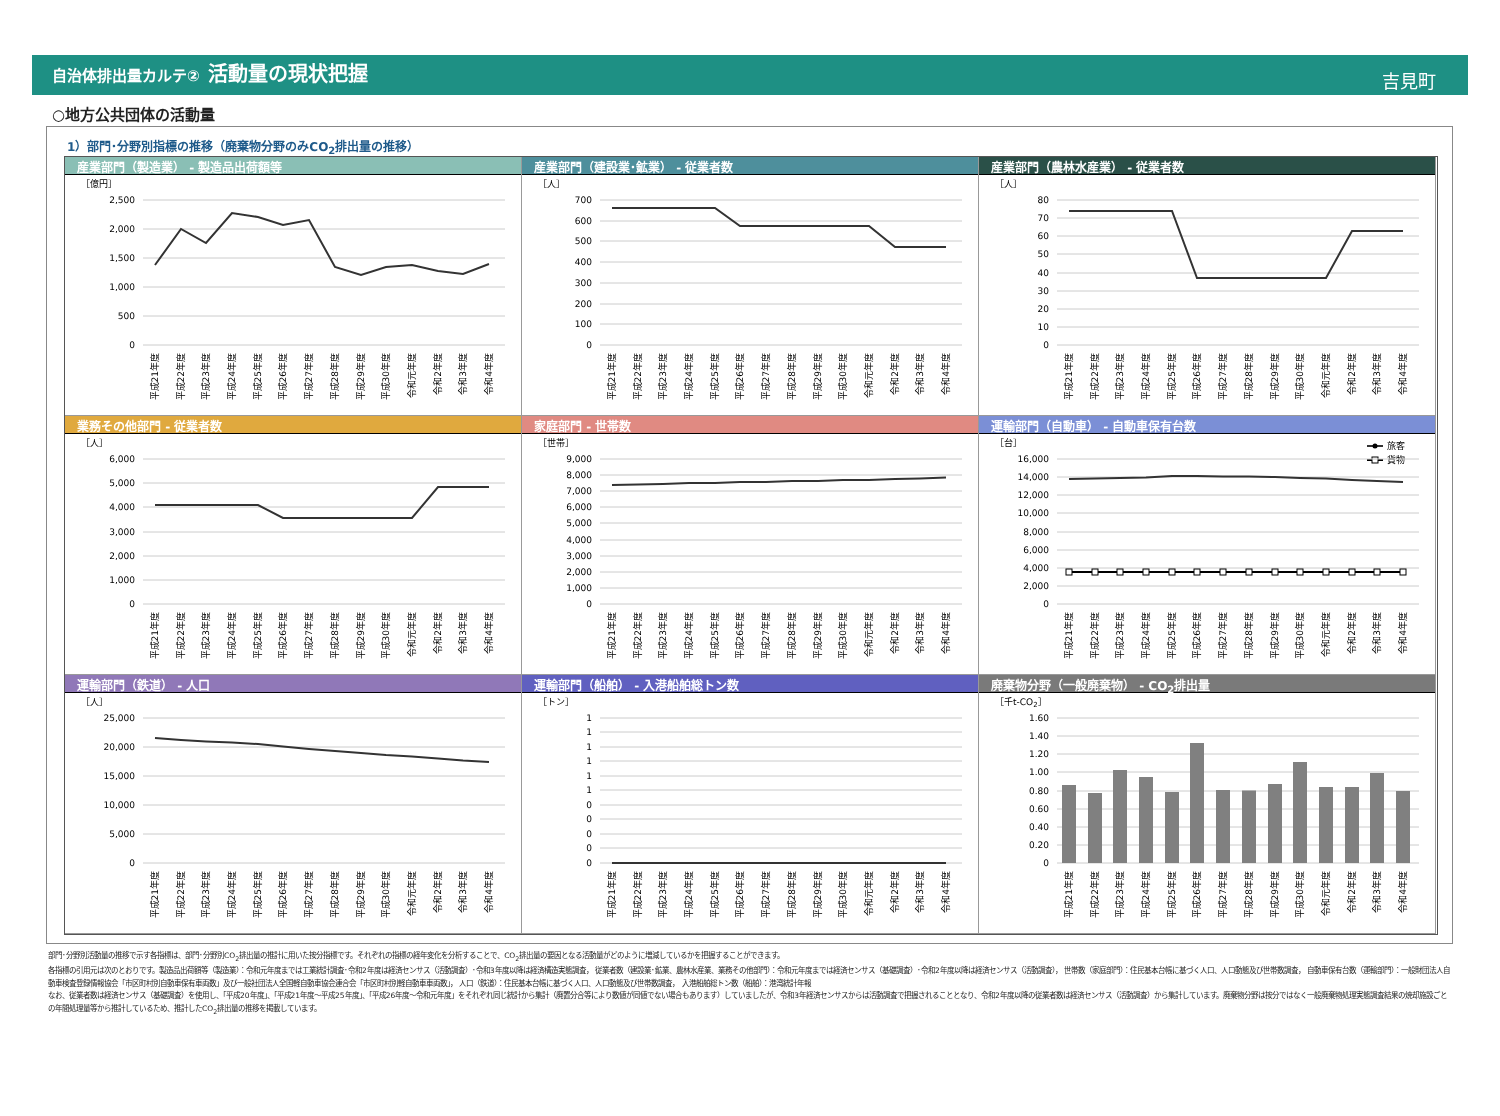自治体排出量カルテ② 活動量の現状把握
吉見町
○地方公共団体の活動量
1）部門･分野別指標の推移（廃棄物分野のみCO<sub>2</sub>排出量の推移）
産業部門（製造業） - 製造品出荷額等
［億円］
0
500
1,000
1,500
2,000
2,500
平成21年度
平成22年度
平成23年度
平成24年度
平成25年度
平成26年度
平成27年度
平成28年度
平成29年度
平成30年度
令和元年度
令和2年度
令和3年度
令和4年度
産業部門（建設業･鉱業） - 従業者数
［人］
0
100
200
300
400
500
600
700
平成21年度
平成22年度
平成23年度
平成24年度
平成25年度
平成26年度
平成27年度
平成28年度
平成29年度
平成30年度
令和元年度
令和2年度
令和3年度
令和4年度
産業部門（農林水産業） - 従業者数
［人］
0
10
20
30
40
50
60
70
80
平成21年度
平成22年度
平成23年度
平成24年度
平成25年度
平成26年度
平成27年度
平成28年度
平成29年度
平成30年度
令和元年度
令和2年度
令和3年度
令和4年度
業務その他部門 - 従業者数
［人］
0
1,000
2,000
3,000
4,000
5,000
6,000
平成21年度
平成22年度
平成23年度
平成24年度
平成25年度
平成26年度
平成27年度
平成28年度
平成29年度
平成30年度
令和元年度
令和2年度
令和3年度
令和4年度
家庭部門 - 世帯数
［世帯］
0
1,000
2,000
3,000
4,000
5,000
6,000
7,000
8,000
9,000
平成21年度
平成22年度
平成23年度
平成24年度
平成25年度
平成26年度
平成27年度
平成28年度
平成29年度
平成30年度
令和元年度
令和2年度
令和3年度
令和4年度
運輸部門（自動車） - 自動車保有台数
［台］
旅客
貨物
0
2,000
4,000
6,000
8,000
10,000
12,000
14,000
16,000
平成21年度
平成22年度
平成23年度
平成24年度
平成25年度
平成26年度
平成27年度
平成28年度
平成29年度
平成30年度
令和元年度
令和2年度
令和3年度
令和4年度
運輸部門（鉄道） - 人口
［人］
0
5,000
10,000
15,000
20,000
25,000
平成21年度
平成22年度
平成23年度
平成24年度
平成25年度
平成26年度
平成27年度
平成28年度
平成29年度
平成30年度
令和元年度
令和2年度
令和3年度
令和4年度
運輸部門（船舶） - 入港船舶総トン数
［トン］
0
0
0
0
0
1
1
1
1
1
1
平成21年度
平成22年度
平成23年度
平成24年度
平成25年度
平成26年度
平成27年度
平成28年度
平成29年度
平成30年度
令和元年度
令和2年度
令和3年度
令和4年度
廃棄物分野（一般廃棄物） - CO<sub>2</sub>排出量
［千t-CO2］
0
0.20
0.40
0.60
0.80
1.00
1.20
1.40
1.60
平成21年度
平成22年度
平成23年度
平成24年度
平成25年度
平成26年度
平成27年度
平成28年度
平成29年度
平成30年度
令和元年度
令和2年度
令和3年度
令和4年度
部門･分野別活動量の推移で示す各指標は、部門･分野別CO<sub>2</sub>排出量の推計に用いた按分指標です。それぞれの指標の経年変化を分析することで、CO<sub>2</sub>排出量の要因となる活動量がどのように増減しているかを把握することができます。
各指標の引用元は次のとおりです。製造品出荷額等（製造業）：令和元年度までは工業統計調査･令和2年度は経済センサス（活動調査）･令和3年度以降は経済構造実態調査， 従業者数（建設業･鉱業、農林水産業、業務その他部門）：令和元年度までは経済センサス（基礎調査）･令和2年度以降は経済センサス（活動調査）， 世帯数（家庭部門）：住民基本台帳に基づく人口、人口動態及び世帯数調査， 自動車保有台数（運輸部門）：一般財団法人自動車検査登録情報協会「市区町村別自動車保有車両数」及び一般社団法人全国軽自動車協会連合会「市区町村別軽自動車車両数」， 人口（鉄道）：住民基本台帳に基づく人口、人口動態及び世帯数調査， 入港船舶総トン数（船舶）：港湾統計年報
なお、従業者数は経済センサス（基礎調査）を使用し、「平成20年度」、「平成21年度～平成25年度」、「平成26年度～令和元年度」をそれぞれ同じ統計から集計（廃置分合等により数値が同値でない場合もあります）していましたが、令和3年経済センサスからは活動調査で把握されることとなり、令和2年度以降の従業者数は経済センサス（活動調査）から集計しています。廃棄物分野は按分ではなく一般廃棄物処理実態調査結果の焼却施設ごとの年間処理量等から推計しているため、推計したCO<sub>2</sub>排出量の推移を掲載しています。